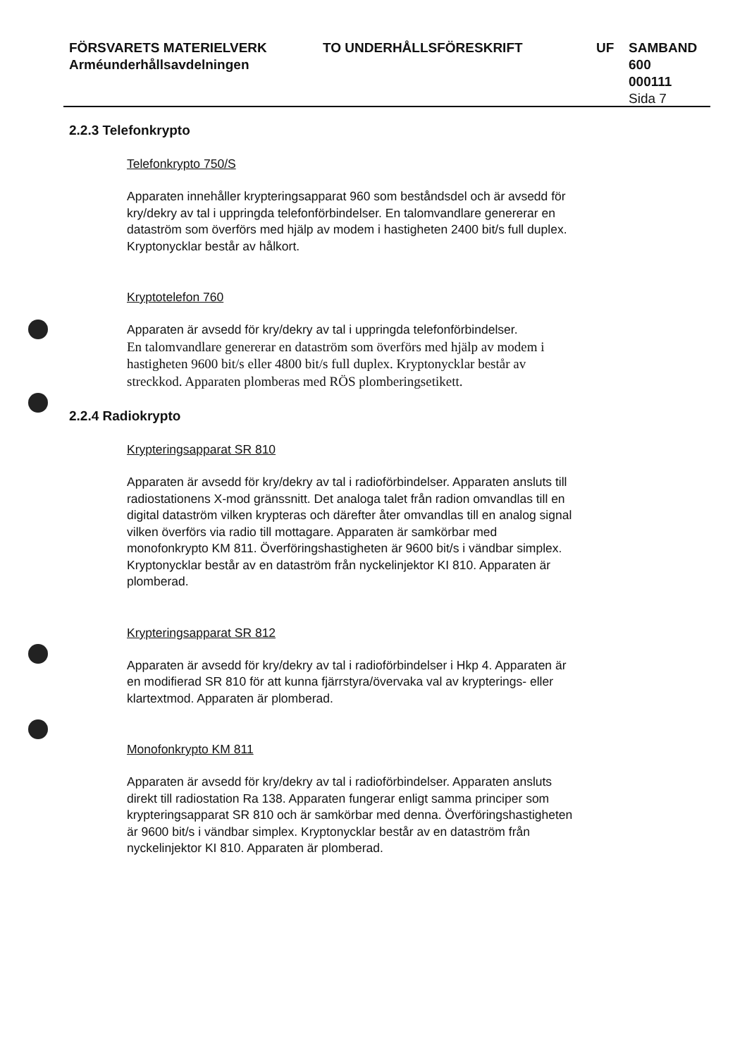FÖRSVARETS MATERIELVERK
Arméunderhållsavdelningen
TO UNDERHÅLLSFÖRESKRIFT UF SAMBAND
600
000111
Sida 7
2.2.3 Telefonkrypto
Telefonkrypto 750/S
Apparaten innehåller krypteringsapparat 960 som beståndsdel och är avsedd för kry/dekry av tal i uppringda telefonförbindelser. En talomvandlare genererar en dataström som överförs med hjälp av modem i hastigheten 2400 bit/s full duplex. Kryptonycklar består av hålkort.
Kryptotelefon 760
Apparaten är avsedd för kry/dekry av tal i uppringda telefonförbindelser.
En talomvandlare genererar en dataström som överförs med hjälp av modem i hastigheten 9600 bit/s eller 4800 bit/s full duplex. Kryptonycklar består av streckkod. Apparaten plomberas med RÖS plomberingsetikett.
2.2.4 Radiokrypto
Krypteringsapparat SR 810
Apparaten är avsedd för kry/dekry av tal i radioförbindelser. Apparaten ansluts till radiostationens X-mod gränssnitt. Det analoga talet från radion omvandlas till en digital dataström vilken krypteras och därefter åter omvandlas till en analog signal vilken överförs via radio till mottagare. Apparaten är samkörbar med monofonkrypto KM 811. Överföringshastigheten är 9600 bit/s i vändbar simplex. Kryptonycklar består av en dataström från nyckelinjektor KI 810. Apparaten är plomberad.
Krypteringsapparat SR 812
Apparaten är avsedd för kry/dekry av tal i radioförbindelser i Hkp 4. Apparaten är en modifierad SR 810 för att kunna fjärrstyra/övervaka val av krypterings- eller klartextmod. Apparaten är plomberad.
Monofonkrypto KM 811
Apparaten är avsedd för kry/dekry av tal i radioförbindelser. Apparaten ansluts direkt till radiostation Ra 138. Apparaten fungerar enligt samma principer som krypteringsapparat SR 810 och är samkörbar med denna. Överföringshastigheten är 9600 bit/s i vändbar simplex. Kryptonycklar består av en dataström från nyckelinjektor KI 810. Apparaten är plomberad.